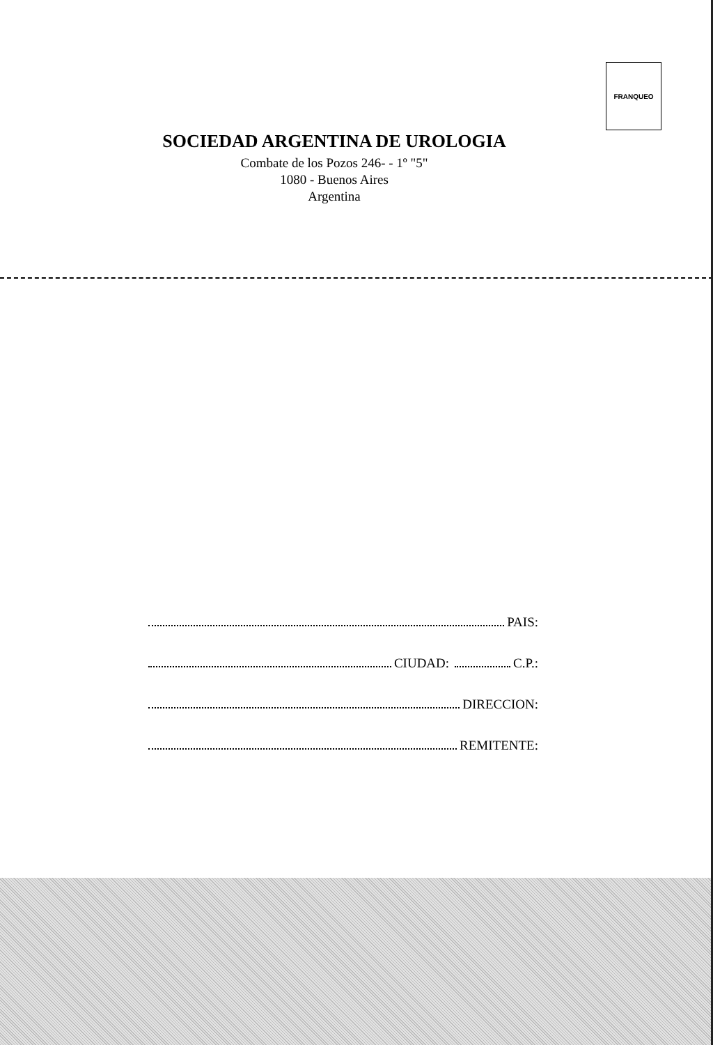FRANQUEO
SOCIEDAD ARGENTINA DE UROLOGIA
Combate de los Pozos 246- - 1º "5"
1080 - Buenos Aires
Argentina
PAIS:
CIUDAD: C.P.:
DIRECCION:
REMITENTE: